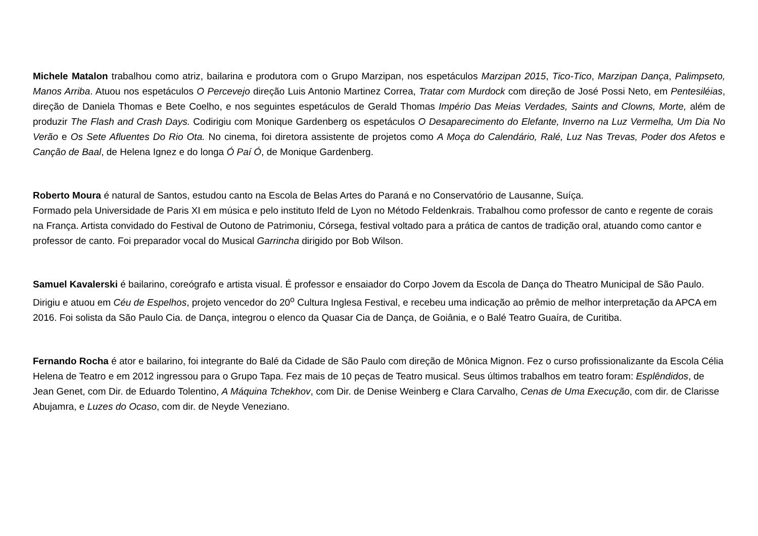Michele Matalon trabalhou como atriz, bailarina e produtora com o Grupo Marzipan, nos espetáculos Marzipan 2015, Tico-Tico, Marzipan Dança, Palimpseto, Manos Arriba. Atuou nos espetáculos O Percevejo direção Luis Antonio Martinez Correa, Tratar com Murdock com direção de José Possi Neto, em Pentesiléias, direção de Daniela Thomas e Bete Coelho, e nos seguintes espetáculos de Gerald Thomas Império Das Meias Verdades, Saints and Clowns, Morte, além de produzir The Flash and Crash Days. Codirigiu com Monique Gardenberg os espetáculos O Desaparecimento do Elefante, Inverno na Luz Vermelha, Um Dia No Verão e Os Sete Afluentes Do Rio Ota. No cinema, foi diretora assistente de projetos como A Moça do Calendário, Ralé, Luz Nas Trevas, Poder dos Afetos e Canção de Baal, de Helena Ignez e do longa Ó Paí Ó, de Monique Gardenberg.
Roberto Moura é natural de Santos, estudou canto na Escola de Belas Artes do Paraná e no Conservatório de Lausanne, Suíça.
Formado pela Universidade de Paris XI em música e pelo instituto Ifeld de Lyon no Método Feldenkrais. Trabalhou como professor de canto e regente de corais na França. Artista convidado do Festival de Outono de Patrimoniu, Córsega, festival voltado para a prática de cantos de tradição oral, atuando como cantor e professor de canto. Foi preparador vocal do Musical Garrincha dirigido por Bob Wilson.
Samuel Kavalerski é bailarino, coreógrafo e artista visual. É professor e ensaiador do Corpo Jovem da Escola de Dança do Theatro Municipal de São Paulo. Dirigiu e atuou em Céu de Espelhos, projeto vencedor do 20<sup>o</sup> Cultura Inglesa Festival, e recebeu uma indicação ao prêmio de melhor interpretação da APCA em 2016. Foi solista da São Paulo Cia. de Dança, integrou o elenco da Quasar Cia de Dança, de Goiânia, e o Balé Teatro Guaíra, de Curitiba.
Fernando Rocha é ator e bailarino, foi integrante do Balé da Cidade de São Paulo com direção de Mônica Mignon. Fez o curso profissionalizante da Escola Célia Helena de Teatro e em 2012 ingressou para o Grupo Tapa. Fez mais de 10 peças de Teatro musical. Seus últimos trabalhos em teatro foram: Esplêndidos, de Jean Genet, com Dir. de Eduardo Tolentino, A Máquina Tchekhov, com Dir. de Denise Weinberg e Clara Carvalho, Cenas de Uma Execução, com dir. de Clarisse Abujamra, e Luzes do Ocaso, com dir. de Neyde Veneziano.